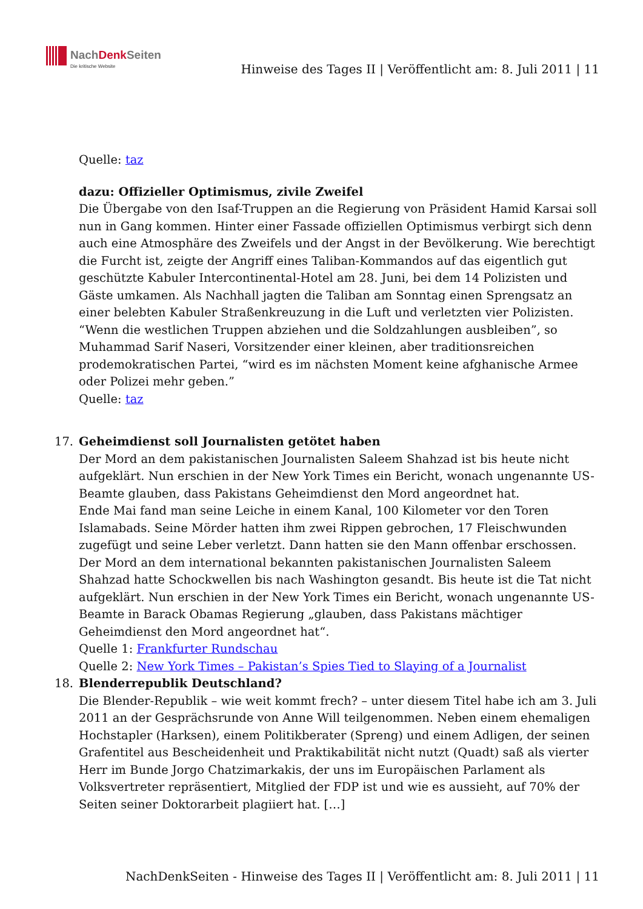NachDenk Seiten
Die kritische Website
Hinweise des Tages II | Veröffentlicht am: 8. Juli 2011 | 11
Quelle: taz
dazu: Offizieller Optimismus, zivile Zweifel
Die Übergabe von den Isaf-Truppen an die Regierung von Präsident Hamid Karsai soll nun in Gang kommen. Hinter einer Fassade offiziellen Optimismus verbirgt sich denn auch eine Atmosphäre des Zweifels und der Angst in der Bevölkerung. Wie berechtigt die Furcht ist, zeigte der Angriff eines Taliban-Kommandos auf das eigentlich gut geschützte Kabuler Intercontinental-Hotel am 28. Juni, bei dem 14 Polizisten und Gäste umkamen. Als Nachhall jagten die Taliban am Sonntag einen Sprengsatz an einer belebten Kabuler Straßenkreuzung in die Luft und verletzten vier Polizisten. “Wenn die westlichen Truppen abziehen und die Soldzahlungen ausbleiben”, so Muhammad Sarif Naseri, Vorsitzender einer kleinen, aber traditionsreichen prodemokratischen Partei, “wird es im nächsten Moment keine afghanische Armee oder Polizei mehr geben.”
Quelle: taz
17. Geheimdienst soll Journalisten getötet haben
Der Mord an dem pakistanischen Journalisten Saleem Shahzad ist bis heute nicht aufgeklärt. Nun erschien in der New York Times ein Bericht, wonach ungenannte US-Beamte glauben, dass Pakistans Geheimdienst den Mord angeordnet hat.
Ende Mai fand man seine Leiche in einem Kanal, 100 Kilometer vor den Toren Islamabads. Seine Mörder hatten ihm zwei Rippen gebrochen, 17 Fleischwunden zugefügt und seine Leber verletzt. Dann hatten sie den Mann offenbar erschossen. Der Mord an dem international bekannten pakistanischen Journalisten Saleem Shahzad hatte Schockwellen bis nach Washington gesandt. Bis heute ist die Tat nicht aufgeklärt. Nun erschien in der New York Times ein Bericht, wonach ungenannte US-Beamte in Barack Obamas Regierung „glauben, dass Pakistans mächtiger Geheimdienst den Mord angeordnet hat“.
Quelle 1: Frankfurter Rundschau
Quelle 2: New York Times – Pakistan’s Spies Tied to Slaying of a Journalist
18. Blenderrepublik Deutschland?
Die Blender-Republik – wie weit kommt frech? – unter diesem Titel habe ich am 3. Juli 2011 an der Gesprächsrunde von Anne Will teilgenommen. Neben einem ehemaligen Hochstapler (Harksen), einem Politikberater (Spreng) und einem Adligen, der seinen Grafentitel aus Bescheidenheit und Praktikabilität nicht nutzt (Quadt) saß als vierter Herr im Bunde Jorgo Chatzimarkakis, der uns im Europäischen Parlament als Volksvertreter repräsentiert, Mitglied der FDP ist und wie es aussieht, auf 70% der Seiten seiner Doktorarbeit plagiiert hat. […]
NachDenkSeiten - Hinweise des Tages II | Veröffentlicht am: 8. Juli 2011 | 11